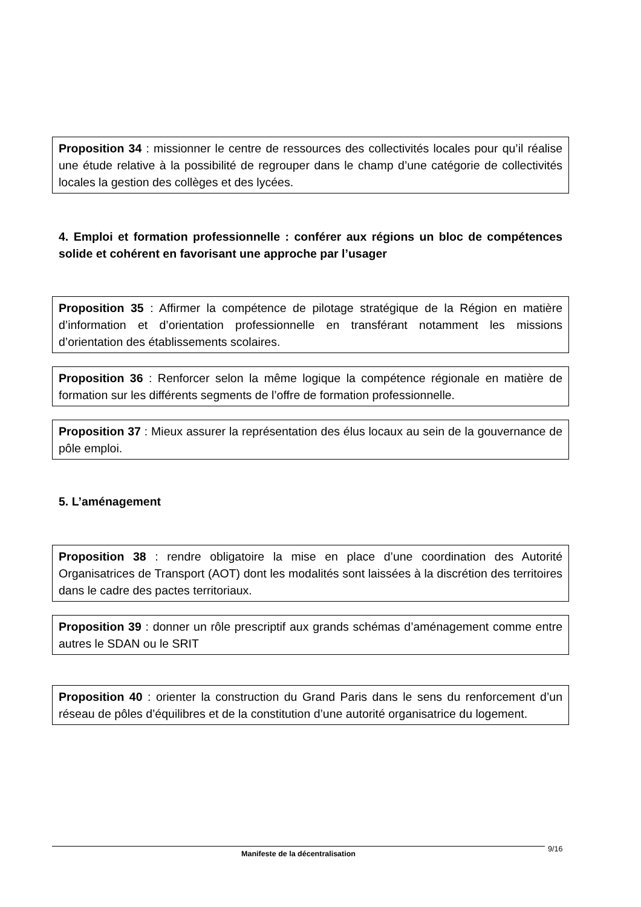Proposition 34 : missionner le centre de ressources des collectivités locales pour qu’il réalise une étude relative à la possibilité de regrouper dans le champ d’une catégorie de collectivités locales la gestion des collèges et des lycées.
4. Emploi et formation professionnelle : conférer aux régions un bloc de compétences solide et cohérent en favorisant une approche par l’usager
Proposition 35 : Affirmer la compétence de pilotage stratégique de la Région en matière d’information et d’orientation professionnelle en transférant notamment les missions d’orientation des établissements scolaires.
Proposition 36 : Renforcer selon la même logique la compétence régionale en matière de formation sur les différents segments de l’offre de formation professionnelle.
Proposition 37 : Mieux assurer la représentation des élus locaux au sein de la gouvernance de pôle emploi.
5. L’aménagement
Proposition 38 : rendre obligatoire la mise en place d’une coordination des Autorité Organisatrices de Transport (AOT) dont les modalités sont laissées à la discrétion des territoires dans le cadre des pactes territoriaux.
Proposition 39 : donner un rôle prescriptif aux grands schémas d’aménagement comme entre autres le SDAN ou le SRIT
Proposition 40 : orienter la construction du Grand Paris dans le sens du renforcement d’un réseau de pôles d’équilibres et de la constitution d’une autorité organisatrice du logement.
Manifeste de la décentralisation 9/16